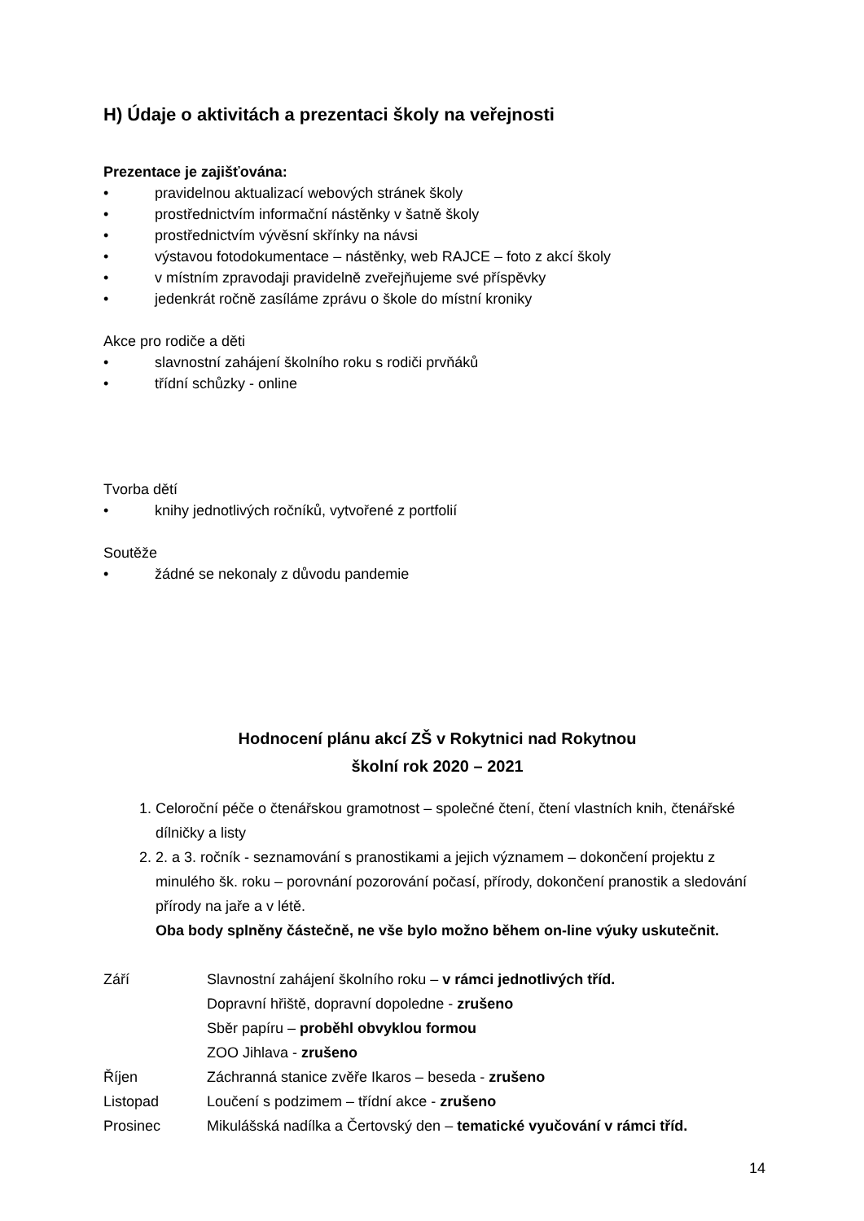H) Údaje o aktivitách a prezentaci školy na veřejnosti
Prezentace je zajišťována:
• pravidelnou aktualizací webových stránek školy
• prostřednictvím informační nástěnky v šatně školy
• prostřednictvím vývěsní skřínky na návsi
• výstavou fotodokumentace – nástěnky, web RAJCE – foto z akcí školy
• v místním zpravodaji pravidelně zveřejňujeme své příspěvky
• jedenkrát ročně zasíláme zprávu o škole do místní kroniky
Akce pro rodiče a děti
• slavnostní zahájení školního roku s rodiči prvňáků
• třídní schůzky - online
Tvorba dětí
• knihy jednotlivých ročníků, vytvořené z portfolií
Soutěže
• žádné se nekonaly z důvodu pandemie
Hodnocení plánu akcí ZŠ v Rokytnici nad Rokytnou
školní rok 2020 – 2021
1. Celoroční péče o čtenářskou gramotnost – společné čtení, čtení vlastních knih, čtenářské dílničky a listy
2. 2. a 3. ročník - seznamování s pranostikami a jejich významem – dokončení projektu z minulého šk. roku – porovnání pozorování počasí, přírody, dokončení pranostik a sledování přírody na jaře a v létě.
Oba body splněny částečně, ne vše bylo možno během on-line výuky uskutečnit.
Září Slavnostní zahájení školního roku – v rámci jednotlivých tříd.
Dopravní hřiště, dopravní dopoledne - zrušeno
Sběr papíru – proběhl obvyklou formou
ZOO Jihlava - zrušeno
Říjen Záchranná stanice zvěře Ikaros – beseda - zrušeno
Listopad Loučení s podzimem – třídní akce - zrušeno
Prosinec Mikulášská nadílka a Čertovský den – tematické vyučování v rámci tříd.
14